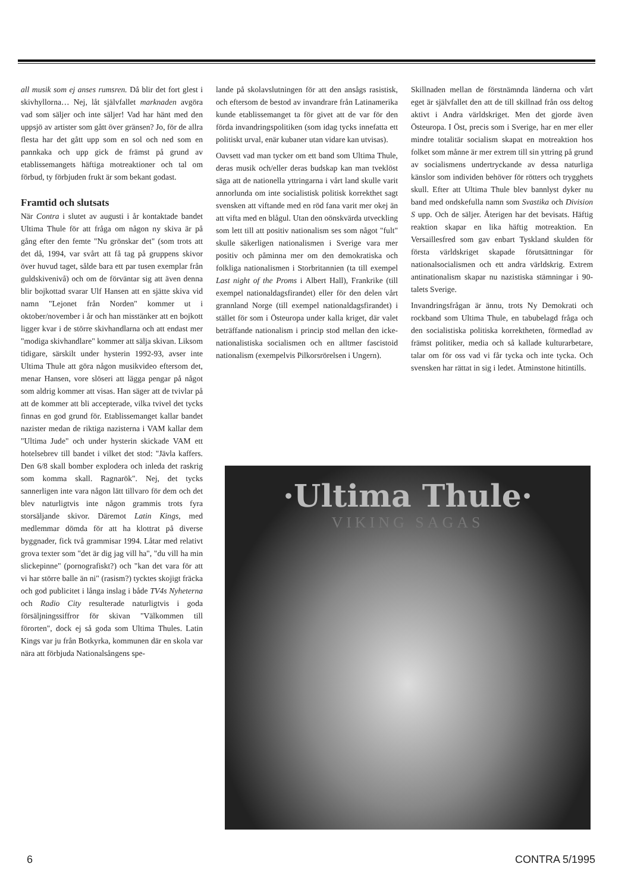all musik som ej anses rumsren. Då blir det fort glest i skivhyllorna… Nej, låt självfallet marknaden avgöra vad som säljer och inte säljer! Vad har hänt med den uppsjö av artister som gått över gränsen? Jo, för de allra flesta har det gått upp som en sol och ned som en pannkaka och upp gick de främst på grund av etablissemangets häftiga motreaktioner och tal om förbud, ty förbjuden frukt är som bekant godast.
Framtid och slutsats
När Contra i slutet av augusti i år kontaktade bandet Ultima Thule för att fråga om någon ny skiva är på gång efter den femte "Nu grönskar det" (som trots att det då, 1994, var svårt att få tag på gruppens skivor över huvud taget, sålde bara ett par tusen exemplar från guldskivenivå) och om de förväntar sig att även denna blir bojkottad svarar Ulf Hansen att en sjätte skiva vid namn "Lejonet från Norden" kommer ut i oktober/november i år och han misstänker att en bojkott ligger kvar i de större skivhandlarna och att endast mer "modiga skivhandlare" kommer att sälja skivan. Liksom tidigare, särskilt under hysterin 1992-93, avser inte Ultima Thule att göra någon musikvideo eftersom det, menar Hansen, vore slöseri att lägga pengar på något som aldrig kommer att visas. Han säger att de tvivlar på att de kommer att bli accepterade, vilka tvivel det tycks finnas en god grund för. Etablissemanget kallar bandet nazister medan de riktiga nazisterna i VAM kallar dem "Ultima Jude" och under hysterin skickade VAM ett hotelsebrev till bandet i vilket det stod: "Jävla kaffers. Den 6/8 skall bomber explodera och inleda det raskrig som komma skall. Ragnarök". Nej, det tycks sannerligen inte vara någon lätt tillvaro för dem och det blev naturligtvis inte någon grammis trots fyra storsäljande skivor. Däremot Latin Kings, med medlemmar dömda för att ha klottrat på diverse byggnader, fick två grammisar 1994. Låtar med relativt grova texter som "det är dig jag vill ha", "du vill ha min slickepinne" (pornografiskt?) och "kan det vara för att vi har större balle än ni" (rasism?) tycktes skojigt fräcka och god publicitet i långa inslag i både TV4s Nyheterna och Radio City resulterade naturligtvis i goda försäljningssiffror för skivan "Välkommen till förorten", dock ej så goda som Ultima Thules. Latin Kings var ju från Botkyrka, kommunen där en skola var nära att förbjuda Nationalsångens spe-
lande på skolavslutningen för att den ansågs rasistisk, och eftersom de bestod av invandrare från Latinamerika kunde etablissemanget ta för givet att de var för den förda invandringspolitiken (som idag tycks innefatta ett politiskt urval, enär kubaner utan vidare kan utvisas).
Oavsett vad man tycker om ett band som Ultima Thule, deras musik och/eller deras budskap kan man tveklöst säga att de nationella yttringarna i vårt land skulle varit annorlunda om inte socialistisk politisk korrekthet sagt svensken att viftande med en röd fana varit mer okej än att vifta med en blågul. Utan den oönskvärda utveckling som lett till att positiv nationalism ses som något "fult" skulle säkerligen nationalismen i Sverige vara mer positiv och påminna mer om den demokratiska och folkliga nationalismen i Storbritannien (ta till exempel Last night of the Proms i Albert Hall), Frankrike (till exempel nationaldagsfirandet) eller för den delen vårt grannland Norge (till exempel nationaldagsfirandet) i stället för som i Östeuropa under kalla kriget, där valet beträffande nationalism i princip stod mellan den icke-nationalistiska socialismen och en alltmer fascistoid nationalism (exempelvis Pilkorsrörelsen i Ungern).
Skillnaden mellan de förstnämnda länderna och vårt eget är självfallet den att de till skillnad från oss deltog aktivt i Andra världskriget. Men det gjorde även Östeuropa. I Öst, precis som i Sverige, har en mer eller mindre totalitär socialism skapat en motreaktion hos folket som månne är mer extrem till sin yttring på grund av socialismens undertryckande av dessa naturliga känslor som individen behöver för rötters och trygghets skull. Efter att Ultima Thule blev bannlyst dyker nu band med ondskefulla namn som Svastika och Division S upp. Och de säljer. Återigen har det bevisats. Häftig reaktion skapar en lika häftig motreaktion. En Versaillesfred som gav enbart Tyskland skulden för första världskriget skapade förutsättningar för nationalsocialismen och ett andra världskrig. Extrem antinationalism skapar nu nazistiska stämningar i 90-talets Sverige.
Invandringsfrågan är ännu, trots Ny Demokrati och rockband som Ultima Thule, en tabubelagd fråga och den socialistiska politiska korrektheten, förmedlad av främst politiker, media och så kallade kulturarbetare, talar om för oss vad vi får tycka och inte tycka. Och svensken har rättat in sig i ledet. Åtminstone hitintills.
·Ultima Thule·
VIKING SAGAS
6 CONTRA 5/1995